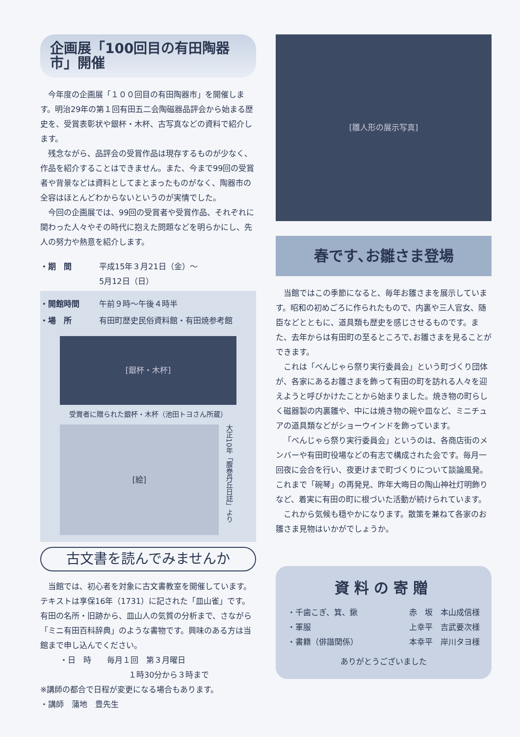企画展「100回目の有田陶器市」開催
今年度の企画展「１００回目の有田陶器市」を開催します。明治29年の第１回有田五二会陶磁器品評会から始まる歴史を、受賞表彰状や銀杯・木杯、古写真などの資料で紹介します。
残念ながら、品評会の受賞作品は現存するものが少なく、作品を紹介することはできません。また、今まで99回の受賞者や背景などは資料としてまとまったものがなく、陶器市の全容はほとんどわからないというのが実情でした。
今回の企画展では、99回の受賞者や受賞作品、それぞれに関わった人々やその時代に抱えた問題などを明らかにし、先人の努力や熱意を紹介します。
・期　間 平成15年３月21日（金）～
5月12日（日）
・開館時間 午前９時～午後４時半
・場　所 有田町歴史民俗資料館・有田焼参考館
[銀杯・木杯]
受賞者に贈られた銀杯・木杯（池田トヨさん所蔵）
[絵]
大正10年「腹巻丹丘日誌」より
古文書を読んでみませんか
当館では、初心者を対象に古文書教室を開催しています。テキストは享保16年（1731）に記された「皿山雀」です。有田の名所・旧跡から、皿山人の気質の分析まで、さながら「ミニ有田百科辞典」のような書物です。興味のある方は当館まで申し込んでください。
・日　時　　毎月１回　第３月曜日
１時30分から３時まで
※講師の都合で日程が変更になる場合もあります。
・講師　蒲地　豊先生
[雛人形の展示写真]
春です､お雛さま登場
当館ではこの季節になると、毎年お雛さまを展示しています。昭和の初めごろに作られたもので、内裏や三人官女、随臣などとともに、道具類も歴史を感じさせるものです。また、去年からは有田町の至るところで､お雛さまを見ることができます。
これは「べんじゃら祭り実行委員会」という町づくり団体が、各家にあるお雛さまを飾って有田の町を訪れる人々を迎えようと呼びかけたことから始まりました。焼き物の町らしく磁器製の内裏雛や、中には焼き物の碗や皿など、ミニチュアの道具類などがショーウインドを飾っています。
「べんじゃら祭り実行委員会」というのは、各商店街のメンバーや有田町役場などの有志で構成された会です。毎月一回夜に会合を行い、夜更けまで町づくりについて談論風発。これまで「碗琴」の再発見、昨年大晦日の陶山神社灯明飾りなど、着実に有田の町に根づいた活動が続けられています。
これから気候も穏やかになります。散策を兼ねて各家のお雛さま見物はいかがでしょうか。
資料の寄贈
・千歯こぎ、箕、鍬 赤　坂　本山成信様
・軍服 上幸平　吉武要次様
・書籍（俳諧関係） 本幸平　岸川タヨ様
ありがとうございました